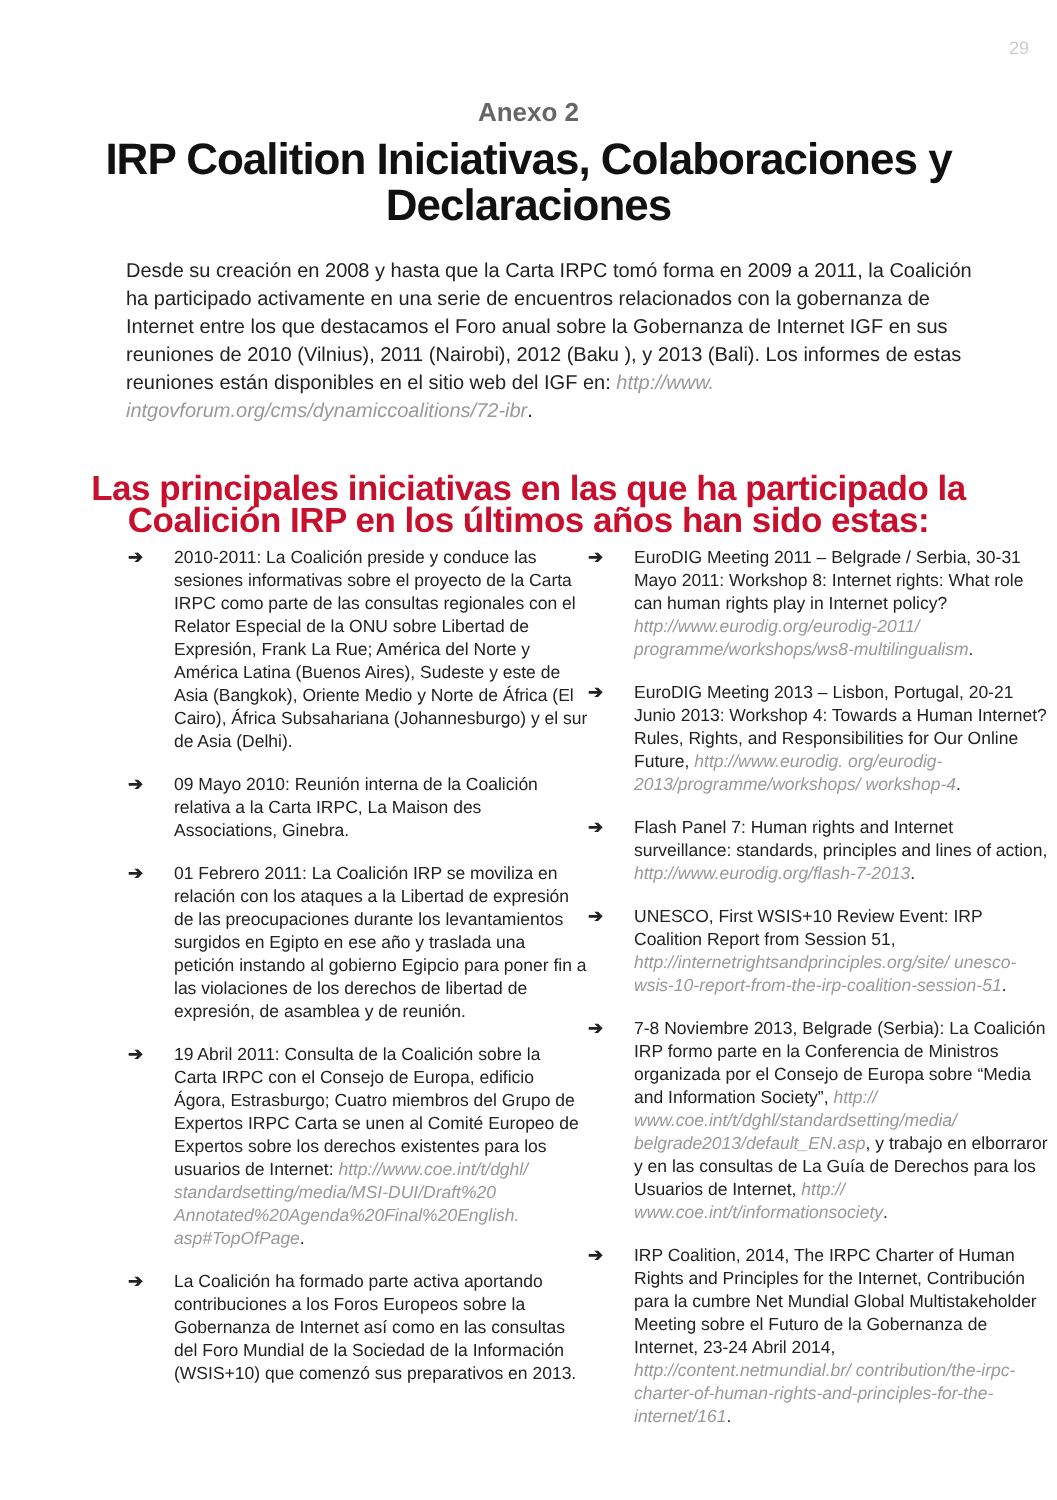29
Anexo 2
IRP Coalition Iniciativas, Colaboraciones y Declaraciones
Desde su creación en 2008 y hasta que la Carta IRPC tomó forma en 2009 a 2011, la Coalición ha participado activamente en una serie de encuentros relacionados con la gobernanza de Internet entre los que destacamos el Foro anual sobre la Gobernanza de Internet IGF en sus reuniones de 2010 (Vilnius), 2011 (Nairobi), 2012 (Baku ), y 2013 (Bali). Los informes de estas reuniones están disponibles en el sitio web del IGF en: http://www. intgovforum.org/cms/dynamiccoalitions/72-ibr.
Las principales iniciativas en las que ha participado la Coalición IRP en los últimos años han sido estas:
➔ 2010-2011: La Coalición preside y conduce las sesiones informativas sobre el proyecto de la Carta IRPC como parte de las consultas regionales con el Relator Especial de la ONU sobre Libertad de Expresión, Frank La Rue; América del Norte y América Latina (Buenos Aires), Sudeste y este de Asia (Bangkok), Oriente Medio y Norte de África (El Cairo), África Subsahariana (Johannesburgo) y el sur de Asia (Delhi).
➔ 09 Mayo 2010: Reunión interna de la Coalición relativa a la Carta IRPC, La Maison des Associations, Ginebra.
➔ 01 Febrero 2011: La Coalición IRP se moviliza en relación con los ataques a la Libertad de expresión de las preocupaciones durante los levantamientos surgidos en Egipto en ese año y traslada una petición instando al gobierno Egipcio para poner fin a las violaciones de los derechos de libertad de expresión, de asamblea y de reunión.
➔ 19 Abril 2011: Consulta de la Coalición sobre la Carta IRPC con el Consejo de Europa, edificio Ágora, Estrasburgo; Cuatro miembros del Grupo de Expertos IRPC Carta se unen al Comité Europeo de Expertos sobre los derechos existentes para los usuarios de Internet: http://www.coe.int/t/dghl/ standardsetting/media/MSI-DUI/Draft%20 Annotated%20Agenda%20Final%20English. asp#TopOfPage.
➔ La Coalición ha formado parte activa aportando contribuciones a los Foros Europeos sobre la Gobernanza de Internet así como en las consultas del Foro Mundial de la Sociedad de la Información (WSIS+10) que comenzó sus preparativos en 2013.
➔ EuroDIG Meeting 2011 – Belgrade / Serbia, 30-31 Mayo 2011: Workshop 8: Internet rights: What role can human rights play in Internet policy? http://www.eurodig.org/eurodig-2011/ programme/workshops/ws8-multilingualism.
➔ EuroDIG Meeting 2013 – Lisbon, Portugal, 20-21 Junio 2013: Workshop 4: Towards a Human Internet? Rules, Rights, and Responsibilities for Our Online Future, http://www.eurodig. org/eurodig-2013/programme/workshops/ workshop-4.
➔ Flash Panel 7: Human rights and Internet surveillance: standards, principles and lines of action, http://www.eurodig.org/flash-7-2013.
➔ UNESCO, First WSIS+10 Review Event: IRP Coalition Report from Session 51, http://internetrightsandprinciples.org/site/ unesco-wsis-10-report-from-the-irp-coalition-session-51.
➔ 7-8 Noviembre 2013, Belgrade (Serbia): La Coalición IRP formo parte en la Conferencia de Ministros organizada por el Consejo de Europa sobre “Media and Information Society”, http:// www.coe.int/t/dghl/standardsetting/media/ belgrade2013/default_EN.asp, y trabajo en elborraror y en las consultas de La Guía de Derechos para los Usuarios de Internet, http:// www.coe.int/t/informationsociety.
➔ IRP Coalition, 2014, The IRPC Charter of Human Rights and Principles for the Internet, Contribución para la cumbre Net Mundial Global Multistakeholder Meeting sobre el Futuro de la Gobernanza de Internet, 23-24 Abril 2014, http://content.netmundial.br/ contribution/the-irpc-charter-of-human-rights-and-principles-for-the-internet/161.